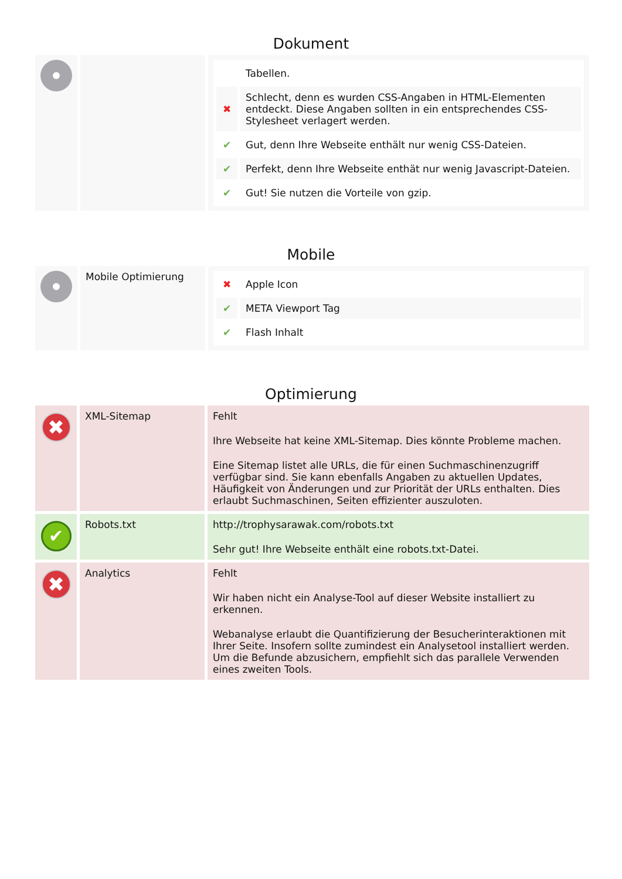Dokument
| | | / / Tabellen. / / ✖ / Schlecht, denn es wurden CSS-Angaben in HTML-Elementen entdeckt. Diese Angaben sollten in ein entsprechendes CSS-Stylesheet verlagert werden. / / ✔ / Gut, denn Ihre Webseite enthält nur wenig CSS-Dateien. / / ✔ / Perfekt, denn Ihre Webseite enthät nur wenig Javascript-Dateien. / / ✔ / Gut! Sie nutzen die Vorteile von gzip. / |
Mobile
| | Mobile Optimierung | / ✖ / Apple Icon / / ✔ / META Viewport Tag / / ✔ / Flash Inhalt / |
Optimierung
| ✖ | XML-Sitemap | Fehlt Ihre Webseite hat keine XML-Sitemap. Dies könnte Probleme machen. Eine Sitemap listet alle URLs, die für einen Suchmaschinenzugriff verfügbar sind. Sie kann ebenfalls Angaben zu aktuellen Updates, Häufigkeit von Änderungen und zur Priorität der URLs enthalten. Dies erlaubt Suchmaschinen, Seiten effizienter auszuloten. |
| ✔ | Robots.txt | http://trophysarawak.com/robots.txt Sehr gut! Ihre Webseite enthält eine robots.txt-Datei. |
| ✖ | Analytics | Fehlt Wir haben nicht ein Analyse-Tool auf dieser Website installiert zu erkennen. Webanalyse erlaubt die Quantifizierung der Besucherinteraktionen mit Ihrer Seite. Insofern sollte zumindest ein Analysetool installiert werden. Um die Befunde abzusichern, empfiehlt sich das parallele Verwenden eines zweiten Tools. |